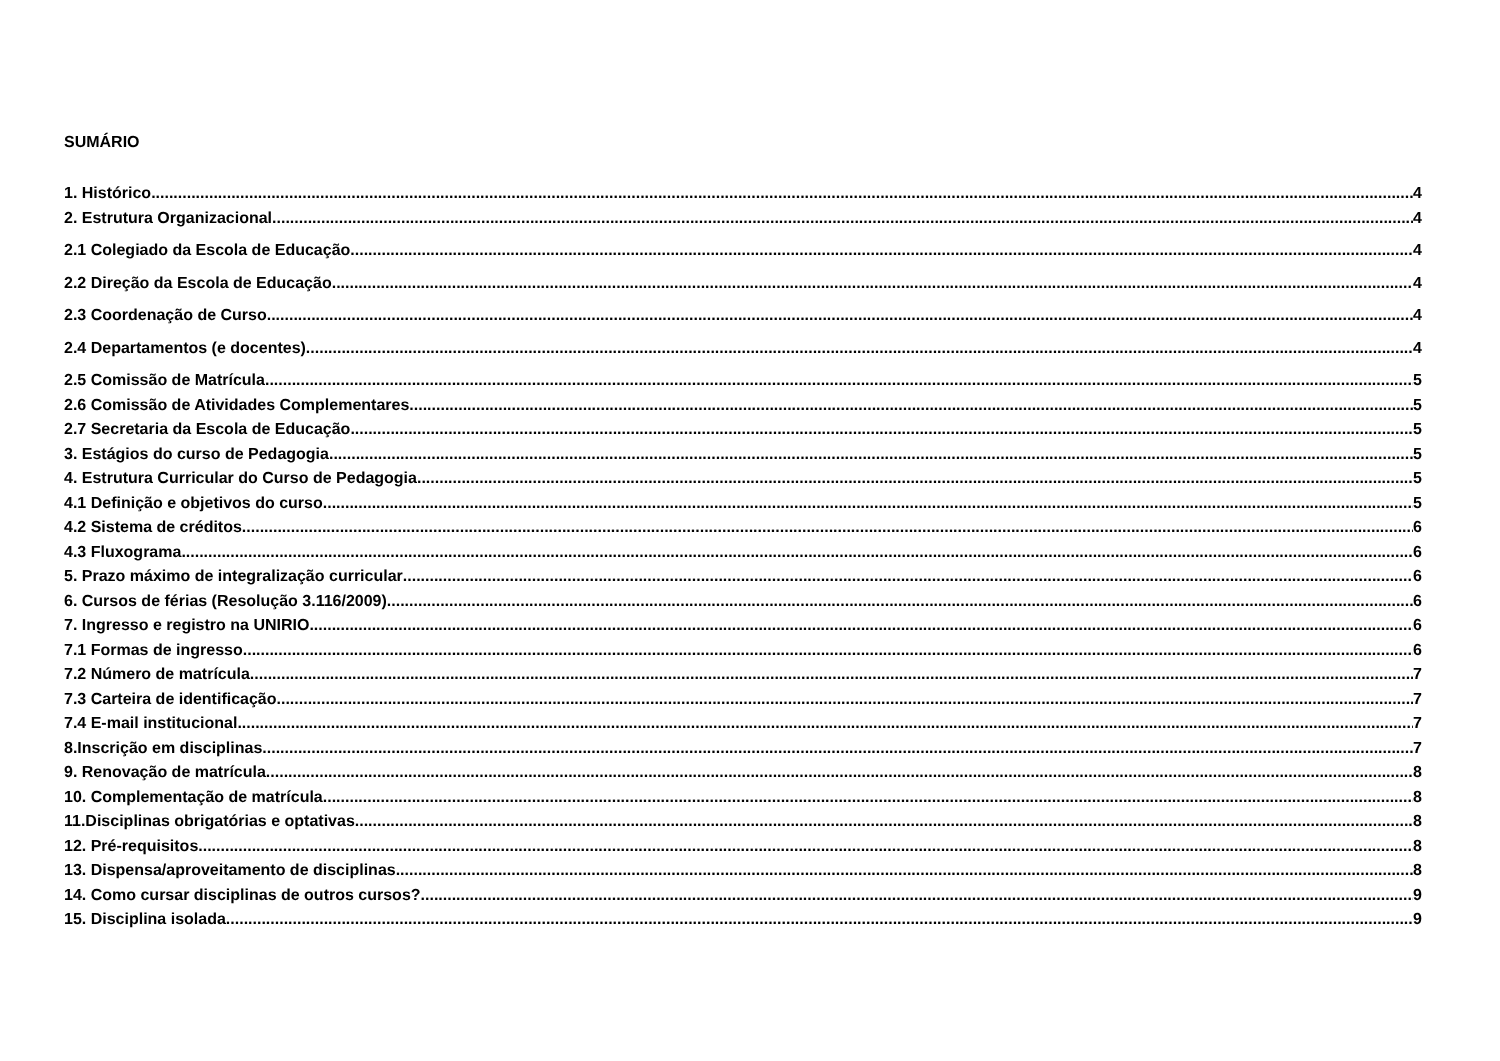SUMÁRIO
1. Histórico 4
2. Estrutura Organizacional 4
2.1 Colegiado da Escola de Educação 4
2.2 Direção da Escola de Educação 4
2.3 Coordenação de Curso 4
2.4 Departamentos (e docentes) 4
2.5 Comissão de Matrícula 5
2.6 Comissão de Atividades Complementares 5
2.7 Secretaria da Escola de Educação 5
3. Estágios do curso de Pedagogia 5
4. Estrutura Curricular do Curso de Pedagogia 5
4.1 Definição e objetivos do curso 5
4.2 Sistema de créditos 6
4.3 Fluxograma 6
5. Prazo máximo de integralização curricular 6
6. Cursos de férias (Resolução 3.116/2009) 6
7. Ingresso e registro na UNIRIO 6
7.1 Formas de ingresso 6
7.2 Número de matrícula 7
7.3 Carteira de identificação 7
7.4 E-mail institucional 7
8.Inscrição em disciplinas 7
9. Renovação de matrícula 8
10. Complementação de matrícula 8
11.Disciplinas obrigatórias e optativas 8
12. Pré-requisitos 8
13. Dispensa/aproveitamento de disciplinas 8
14. Como cursar disciplinas de outros cursos? 9
15. Disciplina isolada 9